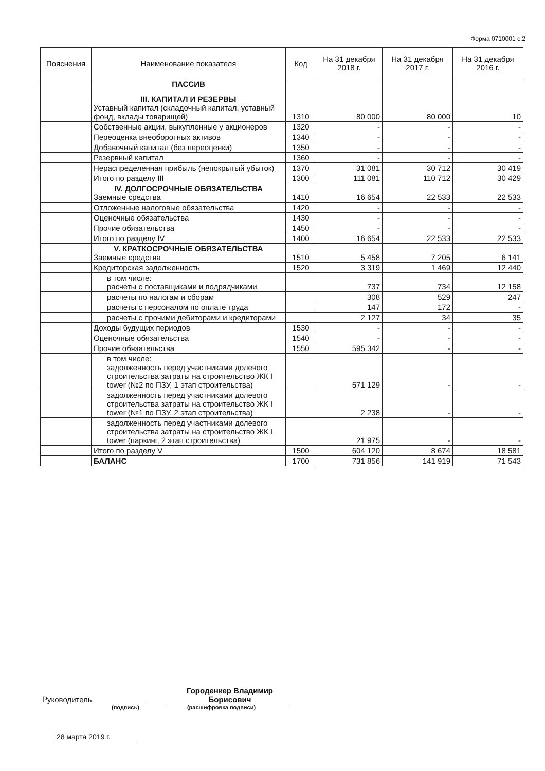Форма 0710001 с.2
| Пояснения | Наименование показателя | Код | На 31 декабря 2018 г. | На 31 декабря 2017 г. | На 31 декабря 2016 г. |
| --- | --- | --- | --- | --- | --- |
| | ПАССИВ III. КАПИТАЛ И РЕЗЕРВЫ Уставный капитал (складочный капитал, уставный фонд, вклады товарищей) | 1310 | 80 000 | 80 000 | 10 |
| | Собственные акции, выкупленные у акционеров | 1320 | - | - | - |
| | Переоценка внеоборотных активов | 1340 | - | - | - |
| | Добавочный капитал (без переоценки) | 1350 | - | - | - |
| | Резервный капитал | 1360 | - | - | - |
| | Нераспределенная прибыль (непокрытый убыток) | 1370 | 31 081 | 30 712 | 30 419 |
| | Итого по разделу III | 1300 | 111 081 | 110 712 | 30 429 |
| | IV. ДОЛГОСРОЧНЫЕ ОБЯЗАТЕЛЬСТВА Заемные средства | 1410 | 16 654 | 22 533 | 22 533 |
| | Отложенные налоговые обязательства | 1420 | - | - | - |
| | Оценочные обязательства | 1430 | - | - | - |
| | Прочие обязательства | 1450 | - | - | - |
| | Итого по разделу IV | 1400 | 16 654 | 22 533 | 22 533 |
| | V. КРАТКОСРОЧНЫЕ ОБЯЗАТЕЛЬСТВА Заемные средства | 1510 | 5 458 | 7 205 | 6 141 |
| | Кредиторская задолженность | 1520 | 3 319 | 1 469 | 12 440 |
| | в том числе: расчеты с поставщиками и подрядчиками | | 737 | 734 | 12 158 |
| | расчеты по налогам и сборам | | 308 | 529 | 247 |
| | расчеты с персоналом по оплате труда | | 147 | 172 | - |
| | расчеты с прочими дебиторами и кредиторами | | 2 127 | 34 | 35 |
| | Доходы будущих периодов | 1530 | - | - | - |
| | Оценочные обязательства | 1540 | - | - | - |
| | Прочие обязательства | 1550 | 595 342 | - | - |
| | в том числе: задолженность перед участниками долевого строительства затраты на строительство ЖК I tower (№2 по ПЗУ, 1 этап строительства) | | 571 129 | - | - |
| | задолженность перед участниками долевого строительства затраты на строительство ЖК I tower (№1 по ПЗУ, 2 этап строительства) | | 2 238 | - | - |
| | задолженность перед участниками долевого строительства затраты на строительство ЖК I tower (паркинг, 2 этап строительства) | | 21 975 | - | - |
| | Итого по разделу V | 1500 | 604 120 | 8 674 | 18 581 |
| | БАЛАНС | 1700 | 731 856 | 141 919 | 71 543 |
Руководитель Городенкер Владимир Борисович
(подпись) (расшифровка подписи)
28 марта 2019 г.